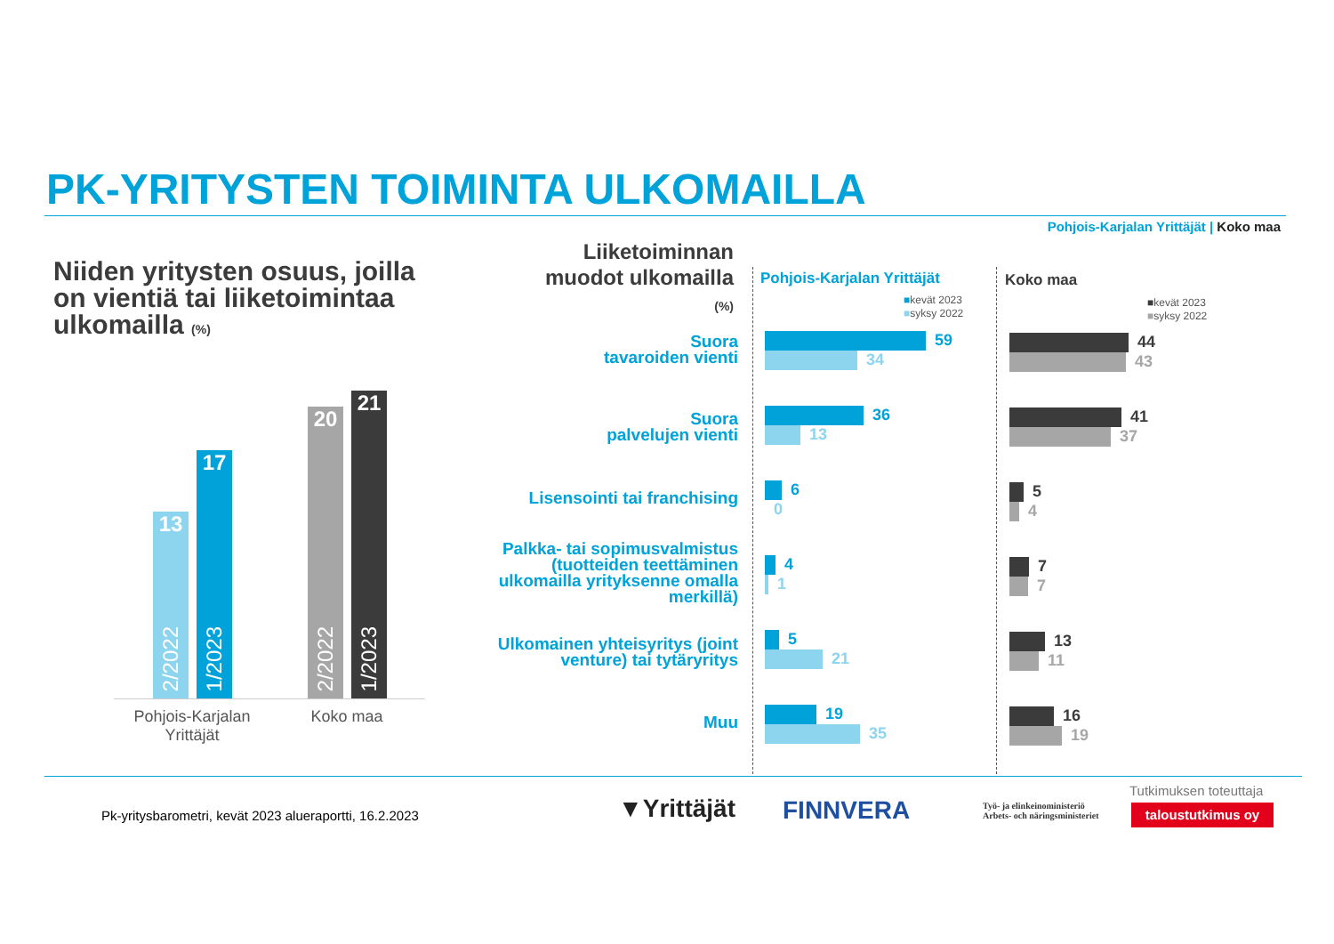PK-YRITYSTEN TOIMINTA ULKOMAILLA
Pohjois-Karjalan Yrittäjät | Koko maa
Niiden yritysten osuus, joilla
on vientiä tai liiketoimintaa
ulkomailla (%)
13
2/2022
17
1/2023
20
2/2022
21
1/2023
Pohjois-Karjalan
Yrittäjät
Koko maa
Liiketoiminnan
muodot ulkomailla
(%)
Pohjois-Karjalan Yrittäjät Koko maa
■kevät 2023
■syksy 2022
■kevät 2023
■syksy 2022
Suora
tavaroiden vienti
Suora
palvelujen vienti
Lisensointi tai franchising
Palkka- tai sopimusvalmistus
(tuotteiden teettäminen
ulkomailla yrityksenne omalla
merkillä)
Ulkomainen yhteisyritys (joint
venture) tai tytäryritys
Muu
59
34
36
13
6
0
4
1
5
21
19
35
44
43
41
37
5
4
7
7
13
11
16
19
Pk-yritysbarometri, kevät 2023 alueraportti, 16.2.2023
▼Yrittäjät FINNVERA
Työ- ja elinkeinoministeriö
Arbets- och näringsministeriet
Tutkimuksen toteuttaja
taloustutkimus oy